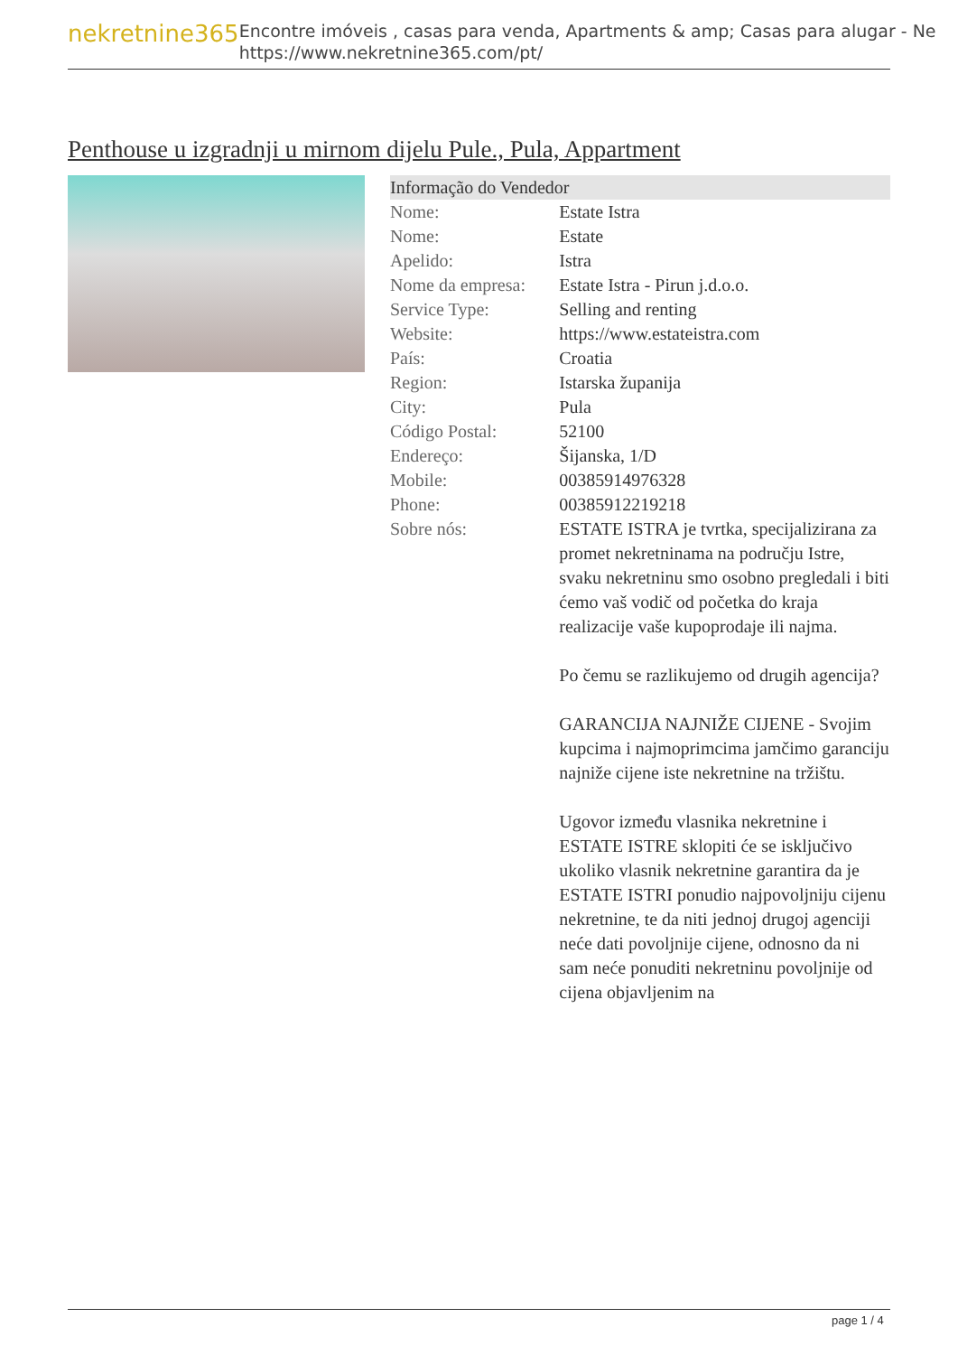nekretnine365
Encontre imóveis , casas para venda, Apartments & amp; Casas para alugar - Ne
https://www.nekretnine365.com/pt/
Penthouse u izgradnji u mirnom dijelu Pule., Pula, Appartment
| Informação do Vendedor | |
| --- | --- |
| Nome: | Estate Istra |
| Nome: | Estate |
| Apelido: | Istra |
| Nome da empresa: | Estate Istra - Pirun j.d.o.o. |
| Service Type: | Selling and renting |
| Website: | https://www.estateistra.com |
| País: | Croatia |
| Region: | Istarska županija |
| City: | Pula |
| Código Postal: | 52100 |
| Endereço: | Šijanska, 1/D |
| Mobile: | 00385914976328 |
| Phone: | 00385912219218 |
| Sobre nós: | ESTATE ISTRA je tvrtka, specijalizirana za promet nekretninama na području Istre, svaku nekretninu smo osobno pregledali i biti ćemo vaš vodič od početka do kraja realizacije vaše kupoprodaje ili najma. Po čemu se razlikujemo od drugih agencija? GARANCIJA NAJNIŽE CIJENE - Svojim kupcima i najmoprimcima jamčimo garanciju najniže cijene iste nekretnine na tržištu. Ugovor između vlasnika nekretnine i ESTATE ISTRE sklopiti će se isključivo ukoliko vlasnik nekretnine garantira da je ESTATE ISTRI ponudio najpovoljniju cijenu nekretnine, te da niti jednoj drugoj agenciji neće dati povoljnije cijene, odnosno da ni sam neće ponuditi nekretninu povoljnije od cijena objavljenim na |
page 1 / 4